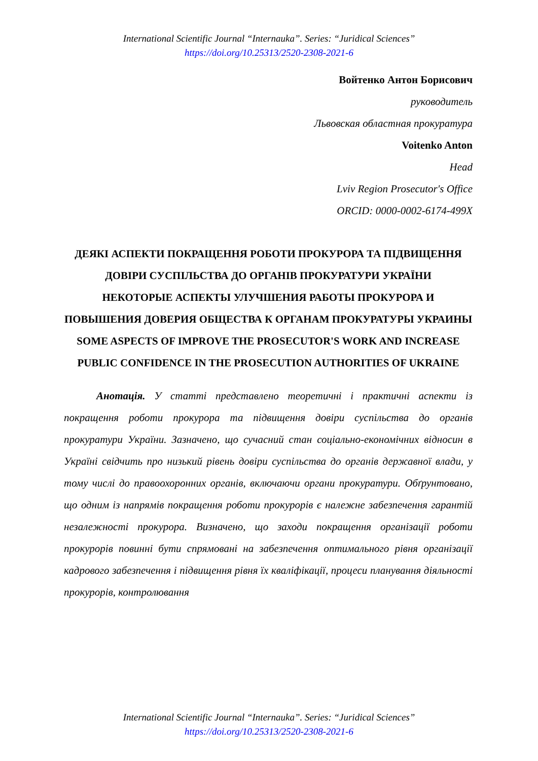International Scientific Journal “Internauka”. Series: “Juridical Sciences”
https://doi.org/10.25313/2520-2308-2021-6
Войтенко Антон Борисович
руководитель
Львовская областная прокуратура
Voitenko Anton
Head
Lviv Region Prosecutor's Office
ORCID: 0000-0002-6174-499X
ДЕЯКІ АСПЕКТИ ПОКРАЩЕННЯ РОБОТИ ПРОКУРОРА ТА ПІДВИЩЕННЯ ДОВІРИ СУСПІЛЬСТВА ДО ОРГАНІВ ПРОКУРАТУРИ УКРАЇНИ
НЕКОТОРЫЕ АСПЕКТЫ УЛУЧШЕНИЯ РАБОТЫ ПРОКУРОРА И ПОВЫШЕНИЯ ДОВЕРИЯ ОБЩЕСТВА К ОРГАНАМ ПРОКУРАТУРЫ УКРАИНЫ
SOME ASPECTS OF IMPROVE THE PROSECUTOR'S WORK AND INCREASE PUBLIC CONFIDENCE IN THE PROSECUTION AUTHORITIES OF UKRAINE
Анотація. У статті представлено теоретичні і практичні аспекти із покращення роботи прокурора та підвищення довіри суспільства до органів прокуратури України. Зазначено, що сучасний стан соціально-економічних відносин в Україні свідчить про низький рівень довіри суспільства до органів державної влади, у тому числі до правоохоронних органів, включаючи органи прокуратури. Обґрунтовано, що одним із напрямів покращення роботи прокурорів є належне забезпечення гарантій незалежності прокурора. Визначено, що заходи покращення організації роботи прокурорів повинні бути спрямовані на забезпечення оптимального рівня організації кадрового забезпечення і підвищення рівня їх кваліфікації, процеси планування діяльності прокурорів, контролювання
International Scientific Journal “Internauka”. Series: “Juridical Sciences”
https://doi.org/10.25313/2520-2308-2021-6